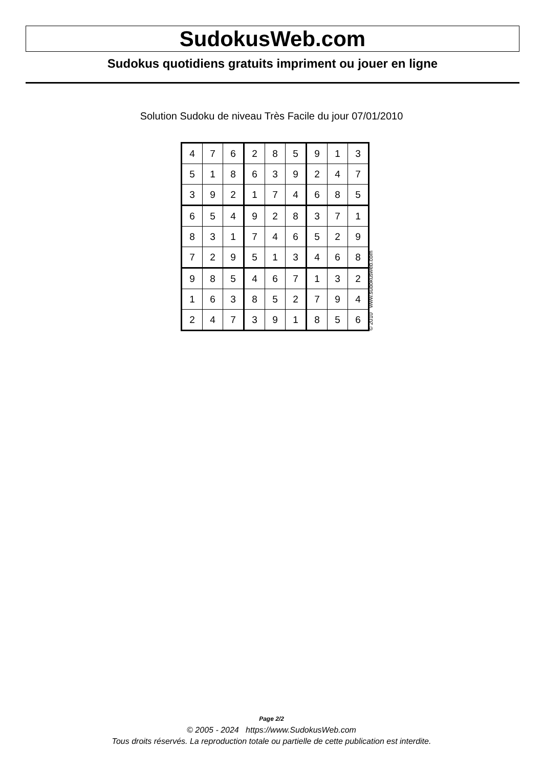SudokusWeb.com
Sudokus quotidiens gratuits impriment ou jouer en ligne
Solution Sudoku de niveau Très Facile du jour 07/01/2010
| 4 | 7 | 6 | 2 | 8 | 5 | 9 | 1 | 3 |
| 5 | 1 | 8 | 6 | 3 | 9 | 2 | 4 | 7 |
| 3 | 9 | 2 | 1 | 7 | 4 | 6 | 8 | 5 |
| 6 | 5 | 4 | 9 | 2 | 8 | 3 | 7 | 1 |
| 8 | 3 | 1 | 7 | 4 | 6 | 5 | 2 | 9 |
| 7 | 2 | 9 | 5 | 1 | 3 | 4 | 6 | 8 |
| 9 | 8 | 5 | 4 | 6 | 7 | 1 | 3 | 2 |
| 1 | 6 | 3 | 8 | 5 | 2 | 7 | 9 | 4 |
| 2 | 4 | 7 | 3 | 9 | 1 | 8 | 5 | 6 |
© 2010 www.sudokusweb.com
Page 2/2
© 2005 - 2024 https://www.SudokusWeb.com
Tous droits réservés. La reproduction totale ou partielle de cette publication est interdite.